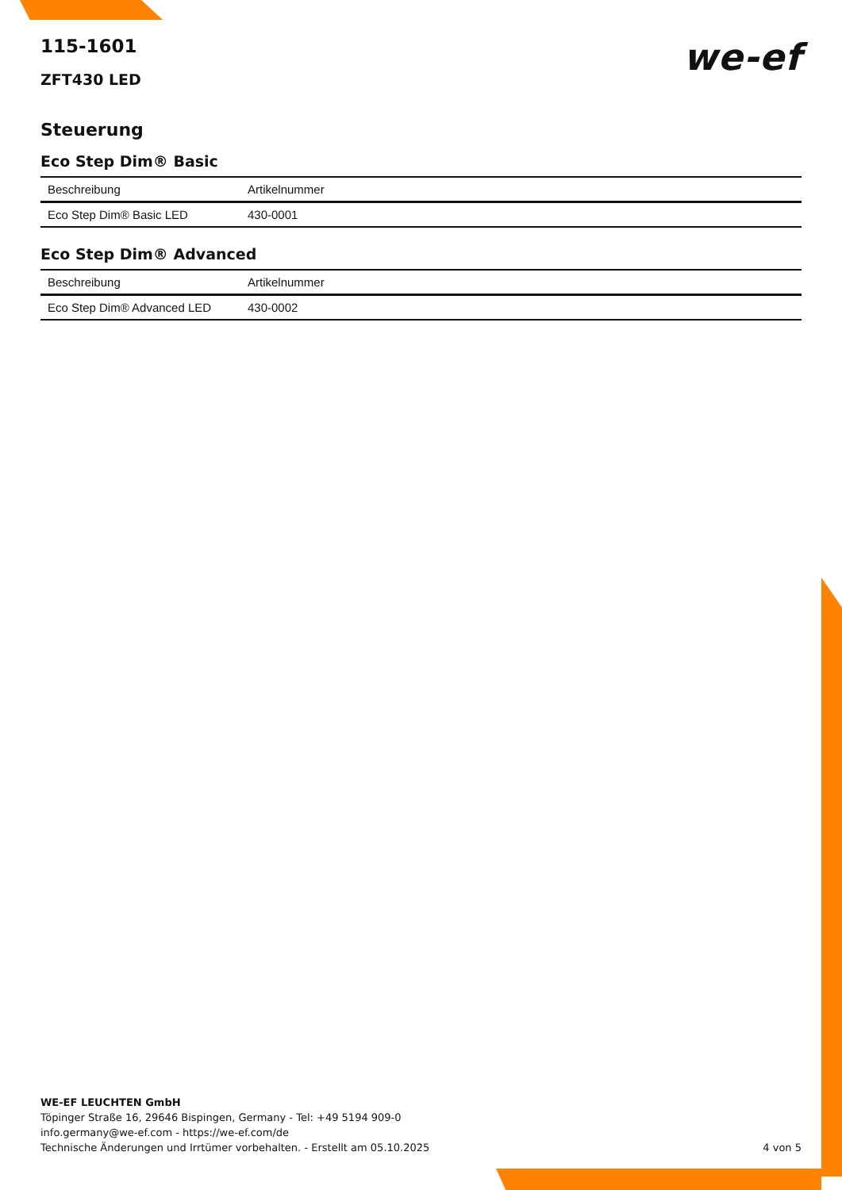we-ef
115-1601
ZFT430 LED
Steuerung
Eco Step Dim® Basic
| Beschreibung | Artikelnummer |
| --- | --- |
| Eco Step Dim® Basic LED | 430-0001 |
Eco Step Dim® Advanced
| Beschreibung | Artikelnummer |
| --- | --- |
| Eco Step Dim® Advanced LED | 430-0002 |
WE-EF LEUCHTEN GmbH
Töpinger Straße 16, 29646 Bispingen, Germany - Tel: +49 5194 909-0
info.germany@we-ef.com - https://we-ef.com/de
4 von 5 Technische Änderungen und Irrtümer vorbehalten. - Erstellt am 05.10.2025